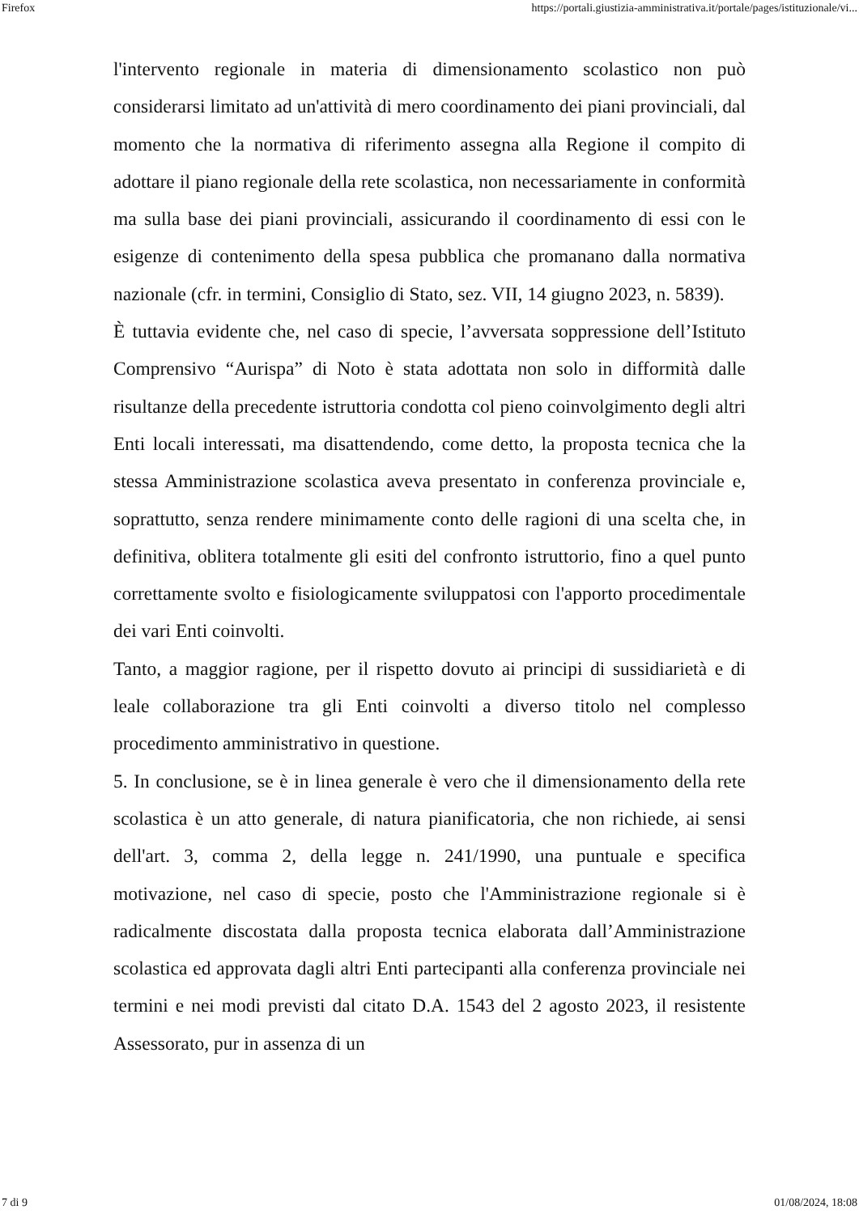Firefox https://portali.giustizia-amministrativa.it/portale/pages/istituzionale/vi...
l'intervento regionale in materia di dimensionamento scolastico non può considerarsi limitato ad un'attività di mero coordinamento dei piani provinciali, dal momento che la normativa di riferimento assegna alla Regione il compito di adottare il piano regionale della rete scolastica, non necessariamente in conformità ma sulla base dei piani provinciali, assicurando il coordinamento di essi con le esigenze di contenimento della spesa pubblica che promanano dalla normativa nazionale (cfr. in termini, Consiglio di Stato, sez. VII, 14 giugno 2023, n. 5839).
È tuttavia evidente che, nel caso di specie, l’avversata soppressione dell’Istituto Comprensivo “Aurispa” di Noto è stata adottata non solo in difformità dalle risultanze della precedente istruttoria condotta col pieno coinvolgimento degli altri Enti locali interessati, ma disattendendo, come detto, la proposta tecnica che la stessa Amministrazione scolastica aveva presentato in conferenza provinciale e, soprattutto, senza rendere minimamente conto delle ragioni di una scelta che, in definitiva, oblitera totalmente gli esiti del confronto istruttorio, fino a quel punto correttamente svolto e fisiologicamente sviluppatosi con l'apporto procedimentale dei vari Enti coinvolti.
Tanto, a maggior ragione, per il rispetto dovuto ai principi di sussidiarietà e di leale collaborazione tra gli Enti coinvolti a diverso titolo nel complesso procedimento amministrativo in questione.
5. In conclusione, se è in linea generale è vero che il dimensionamento della rete scolastica è un atto generale, di natura pianificatoria, che non richiede, ai sensi dell'art. 3, comma 2, della legge n. 241/1990, una puntuale e specifica motivazione, nel caso di specie, posto che l'Amministrazione regionale si è radicalmente discostata dalla proposta tecnica elaborata dall’Amministrazione scolastica ed approvata dagli altri Enti partecipanti alla conferenza provinciale nei termini e nei modi previsti dal citato D.A. 1543 del 2 agosto 2023, il resistente Assessorato, pur in assenza di un
7 di 9 01/08/2024, 18:08